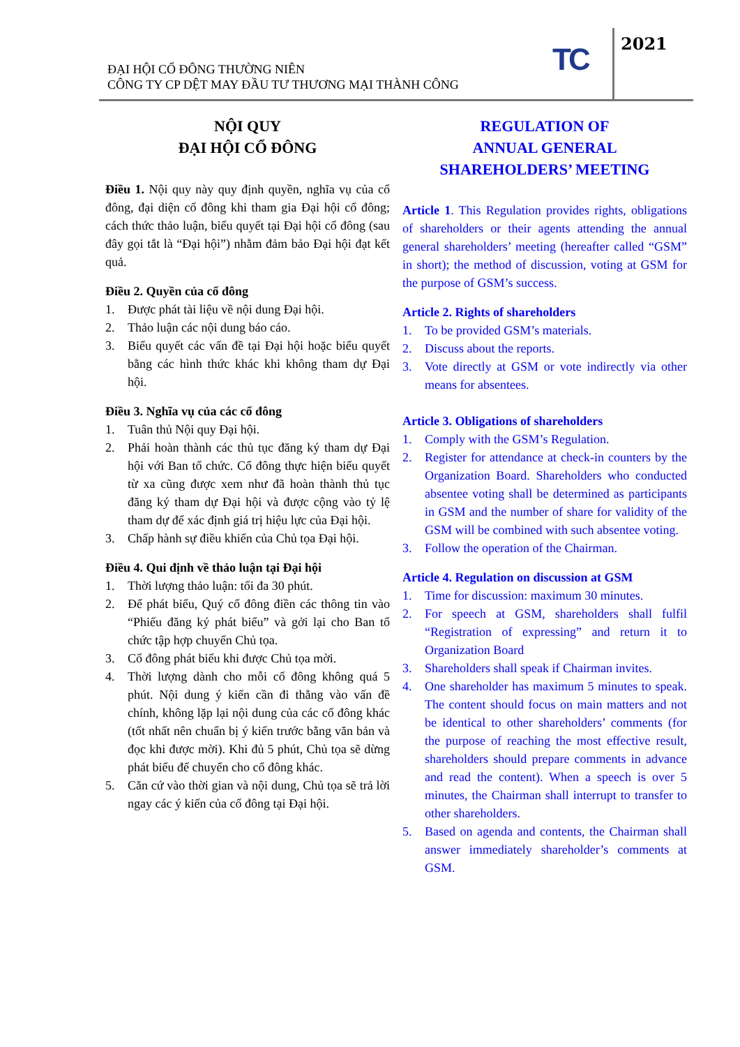ĐẠI HỘI CỔ ĐÔNG THƯỜNG NIÊN
CÔNG TY CP DỆT MAY ĐẦU TƯ THƯƠNG MẠI THÀNH CÔNG
TC 2021
NỘI QUY
ĐẠI HỘI CỔ ĐÔNG
Điều 1. Nội quy này quy định quyền, nghĩa vụ của cổ đông, đại diện cổ đông khi tham gia Đại hội cổ đông; cách thức thảo luận, biểu quyết tại Đại hội cổ đông (sau đây gọi tắt là “Đại hội”) nhằm đảm bảo Đại hội đạt kết quả.
Điều 2. Quyền của cổ đông
1. Được phát tài liệu về nội dung Đại hội.
2. Thảo luận các nội dung báo cáo.
3. Biểu quyết các vấn đề tại Đại hội hoặc biểu quyết bằng các hình thức khác khi không tham dự Đại hội.
Điều 3. Nghĩa vụ của các cổ đông
1. Tuân thủ Nội quy Đại hội.
2. Phải hoàn thành các thủ tục đăng ký tham dự Đại hội với Ban tổ chức. Cổ đông thực hiện biểu quyết từ xa cũng được xem như đã hoàn thành thủ tục đăng ký tham dự Đại hội và được cộng vào tỷ lệ tham dự để xác định giá trị hiệu lực của Đại hội.
3. Chấp hành sự điều khiển của Chủ tọa Đại hội.
Điều 4. Qui định về thảo luận tại Đại hội
1. Thời lượng thảo luận: tối đa 30 phút.
2. Để phát biểu, Quý cổ đông điền các thông tin vào “Phiếu đăng ký phát biểu” và gởi lại cho Ban tổ chức tập hợp chuyển Chủ tọa.
3. Cổ đông phát biểu khi được Chủ tọa mời.
4. Thời lượng dành cho mỗi cổ đông không quá 5 phút. Nội dung ý kiến cần đi thẳng vào vấn đề chính, không lặp lại nội dung của các cổ đông khác (tốt nhất nên chuẩn bị ý kiến trước bằng văn bản và đọc khi được mời). Khi đủ 5 phút, Chủ tọa sẽ dừng phát biểu để chuyển cho cổ đông khác.
5. Căn cứ vào thời gian và nội dung, Chủ tọa sẽ trả lời ngay các ý kiến của cổ đông tại Đại hội.
REGULATION OF
ANNUAL GENERAL
SHAREHOLDERS’ MEETING
Article 1. This Regulation provides rights, obligations of shareholders or their agents attending the annual general shareholders’ meeting (hereafter called “GSM” in short); the method of discussion, voting at GSM for the purpose of GSM’s success.
Article 2. Rights of shareholders
1. To be provided GSM’s materials.
2. Discuss about the reports.
3. Vote directly at GSM or vote indirectly via other means for absentees.
Article 3. Obligations of shareholders
1. Comply with the GSM’s Regulation.
2. Register for attendance at check-in counters by the Organization Board. Shareholders who conducted absentee voting shall be determined as participants in GSM and the number of share for validity of the GSM will be combined with such absentee voting.
3. Follow the operation of the Chairman.
Article 4. Regulation on discussion at GSM
1. Time for discussion: maximum 30 minutes.
2. For speech at GSM, shareholders shall fulfil “Registration of expressing” and return it to Organization Board
3. Shareholders shall speak if Chairman invites.
4. One shareholder has maximum 5 minutes to speak. The content should focus on main matters and not be identical to other shareholders’ comments (for the purpose of reaching the most effective result, shareholders should prepare comments in advance and read the content). When a speech is over 5 minutes, the Chairman shall interrupt to transfer to other shareholders.
5. Based on agenda and contents, the Chairman shall answer immediately shareholder’s comments at GSM.